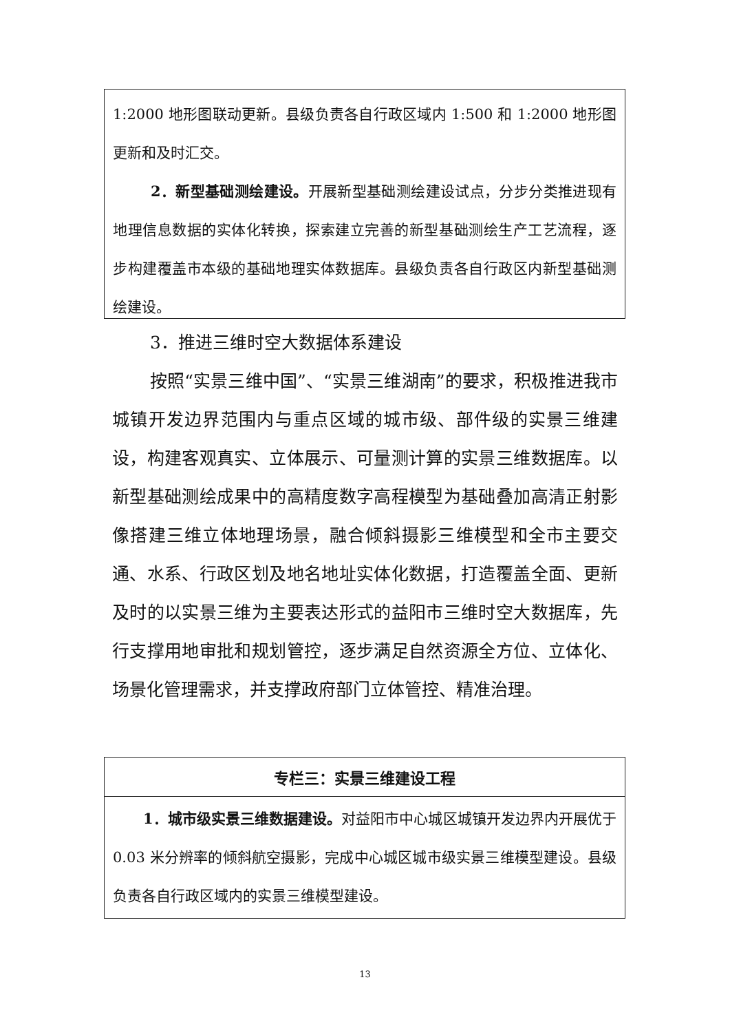1:2000 地形图联动更新。县级负责各自行政区域内 1:500 和 1:2000 地形图更新和及时汇交。
2．新型基础测绘建设。开展新型基础测绘建设试点，分步分类推进现有地理信息数据的实体化转换，探索建立完善的新型基础测绘生产工艺流程，逐步构建覆盖市本级的基础地理实体数据库。县级负责各自行政区内新型基础测绘建设。
3．推进三维时空大数据体系建设
按照“实景三维中国”、“实景三维湖南”的要求，积极推进我市城镇开发边界范围内与重点区域的城市级、部件级的实景三维建设，构建客观真实、立体展示、可量测计算的实景三维数据库。以新型基础测绘成果中的高精度数字高程模型为基础叠加高清正射影像搭建三维立体地理场景，融合倾斜摄影三维模型和全市主要交通、水系、行政区划及地名地址实体化数据，打造覆盖全面、更新及时的以实景三维为主要表达形式的益阳市三维时空大数据库，先行支撑用地审批和规划管控，逐步满足自然资源全方位、立体化、场景化管理需求，并支撑政府部门立体管控、精准治理。
| 专栏三：实景三维建设工程 |
| 1．城市级实景三维数据建设。 对益阳市中心城区城镇开发边界内开展优于 0.03 米分辨率的倾斜航空摄影，完成中心城区城市级实景三维模型建设。县级负责各自行政区域内的实景三维模型建设。 |
13